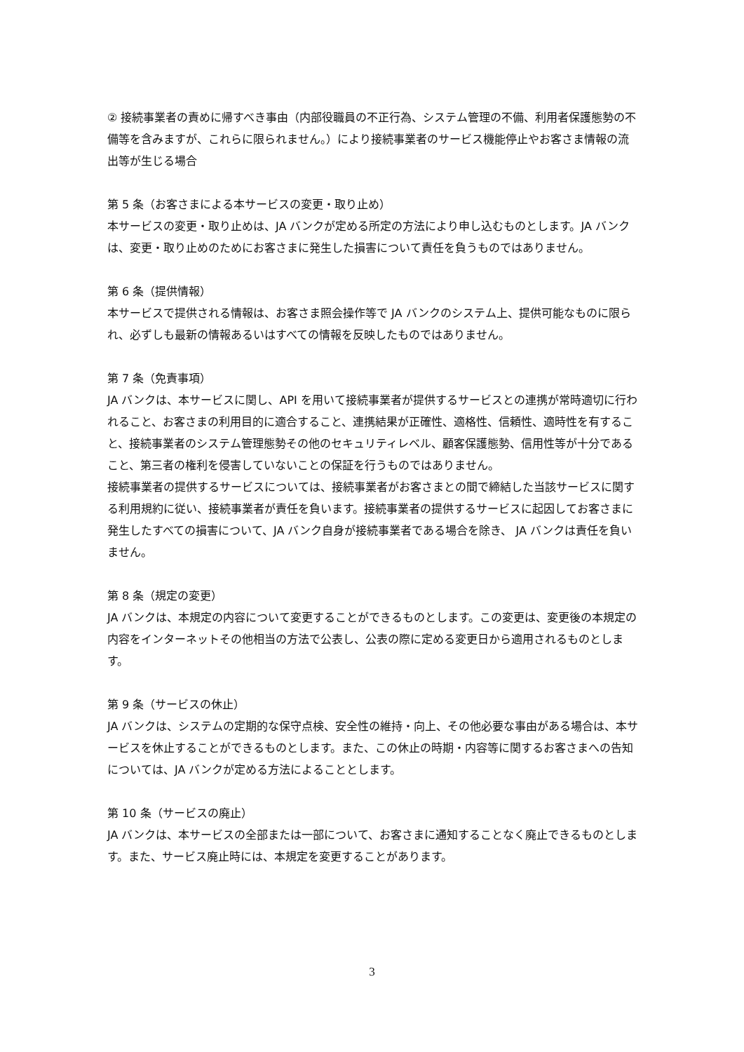② 接続事業者の責めに帰すべき事由（内部役職員の不正行為、システム管理の不備、利用者保護態勢の不備等を含みますが、これらに限られません。）により接続事業者のサービス機能停止やお客さま情報の流出等が生じる場合
第 5 条（お客さまによる本サービスの変更・取り止め）
本サービスの変更・取り止めは、JA バンクが定める所定の方法により申し込むものとします。JA バンクは、変更・取り止めのためにお客さまに発生した損害について責任を負うものではありません。
第 6 条（提供情報）
本サービスで提供される情報は、お客さま照会操作等で JA バンクのシステム上、提供可能なものに限られ、必ずしも最新の情報あるいはすべての情報を反映したものではありません。
第 7 条（免責事項）
JA バンクは、本サービスに関し、API を用いて接続事業者が提供するサービスとの連携が常時適切に行われること、お客さまの利用目的に適合すること、連携結果が正確性、適格性、信頼性、適時性を有すること、接続事業者のシステム管理態勢その他のセキュリティレベル、顧客保護態勢、信用性等が十分であること、第三者の権利を侵害していないことの保証を行うものではありません。
接続事業者の提供するサービスについては、接続事業者がお客さまとの間で締結した当該サービスに関する利用規約に従い、接続事業者が責任を負います。接続事業者の提供するサービスに起因してお客さまに発生したすべての損害について、JA バンク自身が接続事業者である場合を除き、 JA バンクは責任を負いません。
第 8 条（規定の変更）
JA バンクは、本規定の内容について変更することができるものとします。この変更は、変更後の本規定の内容をインターネットその他相当の方法で公表し、公表の際に定める変更日から適用されるものとします。
第 9 条（サービスの休止）
JA バンクは、システムの定期的な保守点検、安全性の維持・向上、その他必要な事由がある場合は、本サービスを休止することができるものとします。また、この休止の時期・内容等に関するお客さまへの告知については、JA バンクが定める方法によることとします。
第 10 条（サービスの廃止）
JA バンクは、本サービスの全部または一部について、お客さまに通知することなく廃止できるものとします。また、サービス廃止時には、本規定を変更することがあります。
3